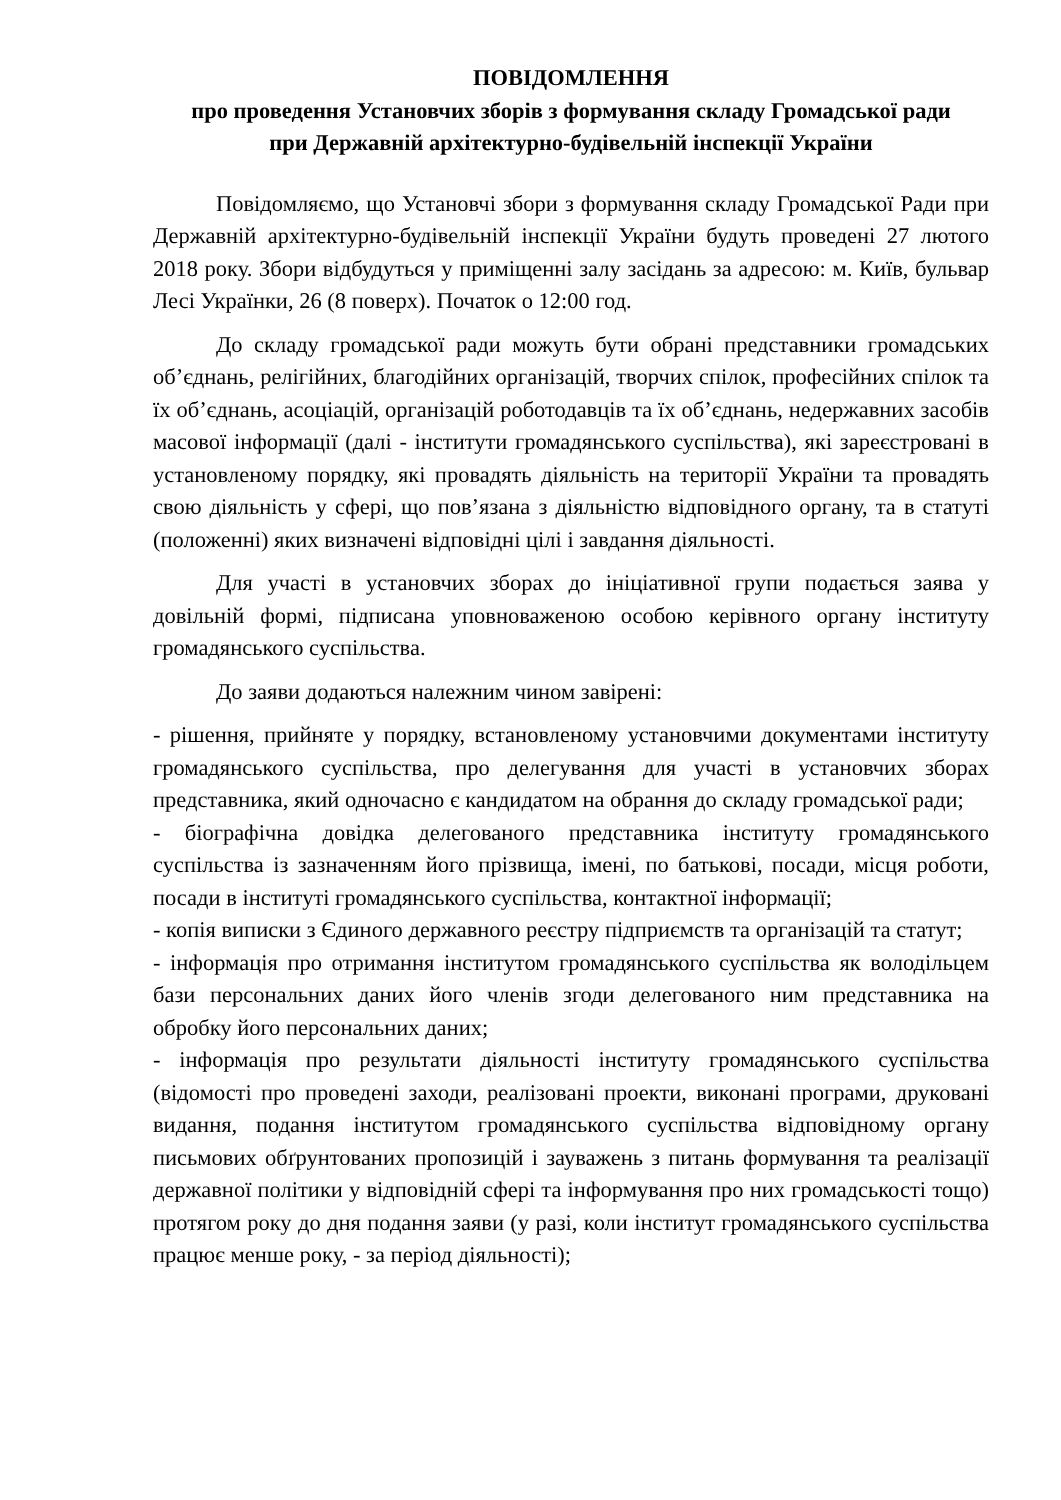ПОВІДОМЛЕННЯ
про проведення Установчих зборів з формування складу Громадської ради
при Державній архітектурно-будівельній інспекції України
Повідомляємо, що Установчі збори з формування складу Громадської Ради при Державній архітектурно-будівельній інспекції України будуть проведені 27 лютого 2018 року. Збори відбудуться у приміщенні залу засідань за адресою: м. Київ, бульвар Лесі Українки, 26 (8 поверх). Початок о 12:00 год.
До складу громадської ради можуть бути обрані представники громадських об’єднань, релігійних, благодійних організацій, творчих спілок, професійних спілок та їх об’єднань, асоціацій, організацій роботодавців та їх об’єднань, недержавних засобів масової інформації (далі - інститути громадянського суспільства), які зареєстровані в установленому порядку, які провадять діяльність на території України та провадять свою діяльність у сфері, що пов’язана з діяльністю відповідного органу, та в статуті (положенні) яких визначені відповідні цілі і завдання діяльності.
Для участі в установчих зборах до ініціативної групи подається заява у довільній формі, підписана уповноваженою особою керівного органу інституту громадянського суспільства.
До заяви додаються належним чином завірені:
- рішення, прийняте у порядку, встановленому установчими документами інституту громадянського суспільства, про делегування для участі в установчих зборах представника, який одночасно є кандидатом на обрання до складу громадської ради;
- біографічна довідка делегованого представника інституту громадянського суспільства із зазначенням його прізвища, імені, по батькові, посади, місця роботи, посади в інституті громадянського суспільства, контактної інформації;
- копія виписки з Єдиного державного реєстру підприємств та організацій та статут;
- інформація про отримання інститутом громадянського суспільства як володільцем бази персональних даних його членів згоди делегованого ним представника на обробку його персональних даних;
- інформація про результати діяльності інституту громадянського суспільства (відомості про проведені заходи, реалізовані проекти, виконані програми, друковані видання, подання інститутом громадянського суспільства відповідному органу письмових обґрунтованих пропозицій і зауважень з питань формування та реалізації державної політики у відповідній сфері та інформування про них громадськості тощо) протягом року до дня подання заяви (у разі, коли інститут громадянського суспільства працює менше року, - за період діяльності);